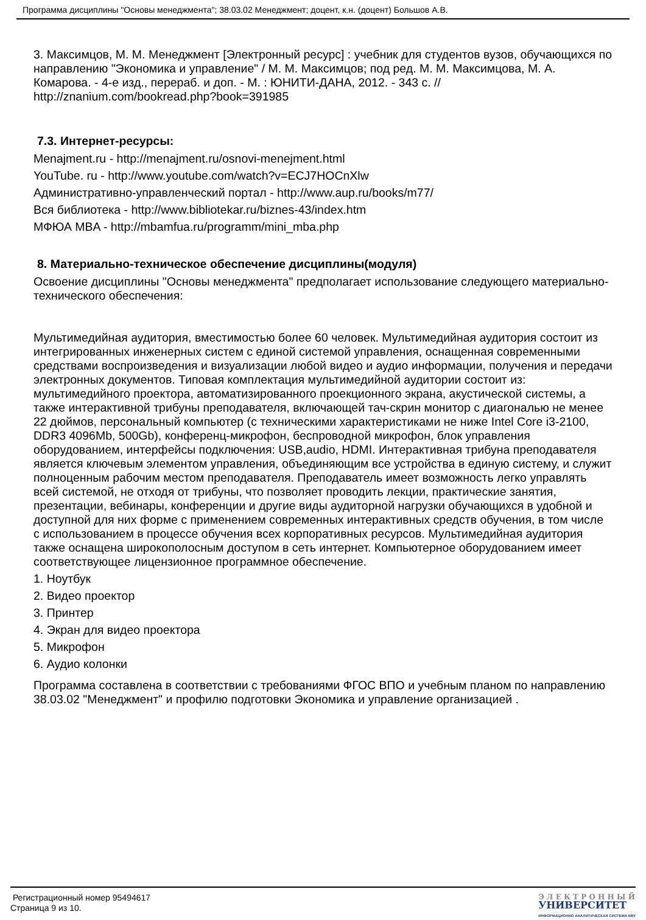Программа дисциплины "Основы менеджмента"; 38.03.02 Менеджмент; доцент, к.н. (доцент) Большов А.В.
3. Максимцов, М. М. Менеджмент [Электронный ресурс] : учебник для студентов вузов, обучающихся по направлению "Экономика и управление" / М. М. Максимцов; под ред. М. М. Максимцова, М. А. Комарова. - 4-е изд., перераб. и доп. - М. : ЮНИТИ-ДАНА, 2012. - 343 с. // http://znanium.com/bookread.php?book=391985
7.3. Интернет-ресурсы:
Menajment.ru - http://menajment.ru/osnovi-menejment.html
YouTube. ru - http://www.youtube.com/watch?v=ECJ7HOCnXlw
Административно-управленческий портал - http://www.aup.ru/books/m77/
Вся библиотека - http://www.bibliotekar.ru/biznes-43/index.htm
МФЮА MBA - http://mbamfua.ru/programm/mini_mba.php
8. Материально-техническое обеспечение дисциплины(модуля)
Освоение дисциплины "Основы менеджмента" предполагает использование следующего материально-технического обеспечения:
Мультимедийная аудитория, вместимостью более 60 человек. Мультимедийная аудитория состоит из интегрированных инженерных систем с единой системой управления, оснащенная современными средствами воспроизведения и визуализации любой видео и аудио информации, получения и передачи электронных документов. Типовая комплектация мультимедийной аудитории состоит из: мультимедийного проектора, автоматизированного проекционного экрана, акустической системы, а также интерактивной трибуны преподавателя, включающей тач-скрин монитор с диагональю не менее 22 дюймов, персональный компьютер (с техническими характеристиками не ниже Intel Core i3-2100, DDR3 4096Mb, 500Gb), конференц-микрофон, беспроводной микрофон, блок управления оборудованием, интерфейсы подключения: USB,audio, HDMI. Интерактивная трибуна преподавателя является ключевым элементом управления, объединяющим все устройства в единую систему, и служит полноценным рабочим местом преподавателя. Преподаватель имеет возможность легко управлять всей системой, не отходя от трибуны, что позволяет проводить лекции, практические занятия, презентации, вебинары, конференции и другие виды аудиторной нагрузки обучающихся в удобной и доступной для них форме с применением современных интерактивных средств обучения, в том числе с использованием в процессе обучения всех корпоративных ресурсов. Мультимедийная аудитория также оснащена широкополосным доступом в сеть интернет. Компьютерное оборудованием имеет соответствующее лицензионное программное обеспечение.
1. Ноутбук
2. Видео проектор
3. Принтер
4. Экран для видео проектора
5. Микрофон
6. Аудио колонки
Программа составлена в соответствии с требованиями ФГОС ВПО и учебным планом по направлению 38.03.02 "Менеджмент" и профилю подготовки Экономика и управление организацией .
Регистрационный номер 95494617
Страница 9 из 10.
Э Л Е К Т Р О Н Н Ы Й
УНИВЕРСИТЕТ
ИНФОРМАЦИОННО АНАЛИТИЧЕСКАЯ СИСТЕМА КФУ